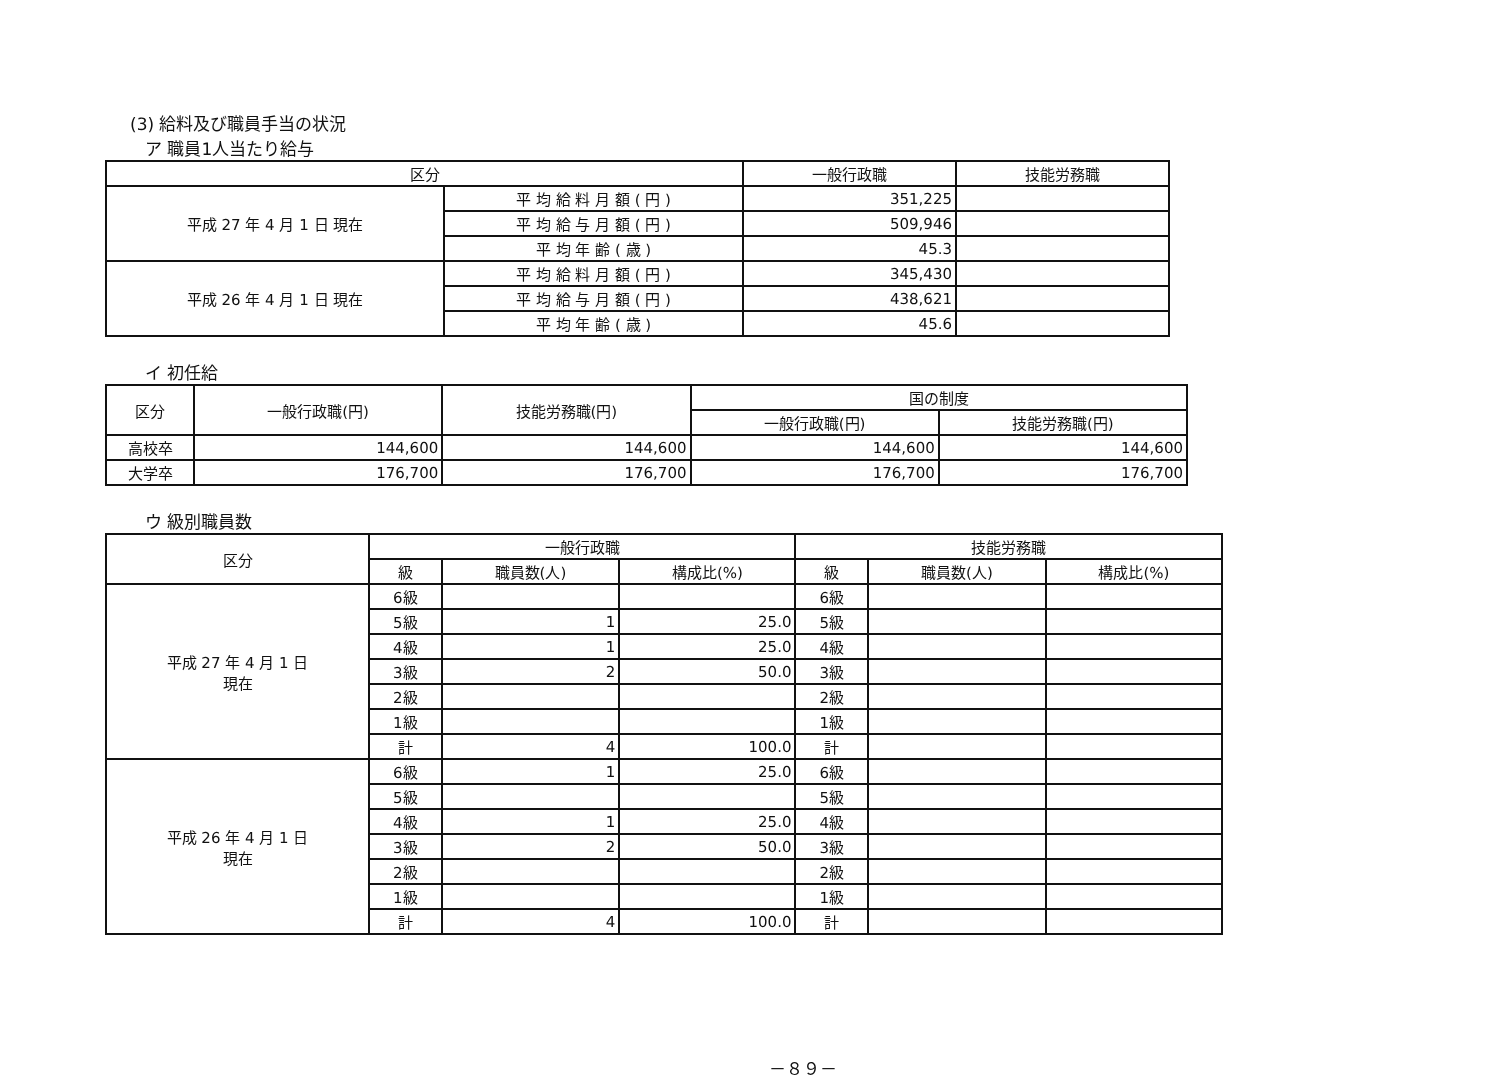(3) 給料及び職員手当の状況
ア 職員1人当たり給与
| 区分 | | 一般行政職 | 技能労務職 |
| --- | --- | --- | --- |
| 平成 27 年 4 月 1 日 現在 | 平 均 給 料 月 額 ( 円 ) | 351,225 | |
| | 平 均 給 与 月 額 ( 円 ) | 509,946 | |
| | 平 均 年 齢 ( 歳 ) | 45.3 | |
| 平成 26 年 4 月 1 日 現在 | 平 均 給 料 月 額 ( 円 ) | 345,430 | |
| | 平 均 給 与 月 額 ( 円 ) | 438,621 | |
| | 平 均 年 齢 ( 歳 ) | 45.6 | |
イ 初任給
| 区分 | 一般行政職(円) | 技能労務職(円) | 国の制度 | |
| --- | --- | --- | --- | --- |
| | | | 一般行政職(円) | 技能労務職(円) |
| 高校卒 | 144,600 | 144,600 | 144,600 | 144,600 |
| 大学卒 | 176,700 | 176,700 | 176,700 | 176,700 |
ウ 級別職員数
| 区分 | 一般行政職 | | | 技能労務職 | | |
| --- | --- | --- | --- | --- | --- | --- |
| | 級 | 職員数(人) | 構成比(%) | 級 | 職員数(人) | 構成比(%) |
| 平成 27 年 4 月 1 日 現在 | 6級 | | | 6級 | | |
| | 5級 | 1 | 25.0 | 5級 | | |
| | 4級 | 1 | 25.0 | 4級 | | |
| | 3級 | 2 | 50.0 | 3級 | | |
| | 2級 | | | 2級 | | |
| | 1級 | | | 1級 | | |
| | 計 | 4 | 100.0 | 計 | | |
| 平成 26 年 4 月 1 日 現在 | 6級 | 1 | 25.0 | 6級 | | |
| | 5級 | | | 5級 | | |
| | 4級 | 1 | 25.0 | 4級 | | |
| | 3級 | 2 | 50.0 | 3級 | | |
| | 2級 | | | 2級 | | |
| | 1級 | | | 1級 | | |
| | 計 | 4 | 100.0 | 計 | | |
－８９－